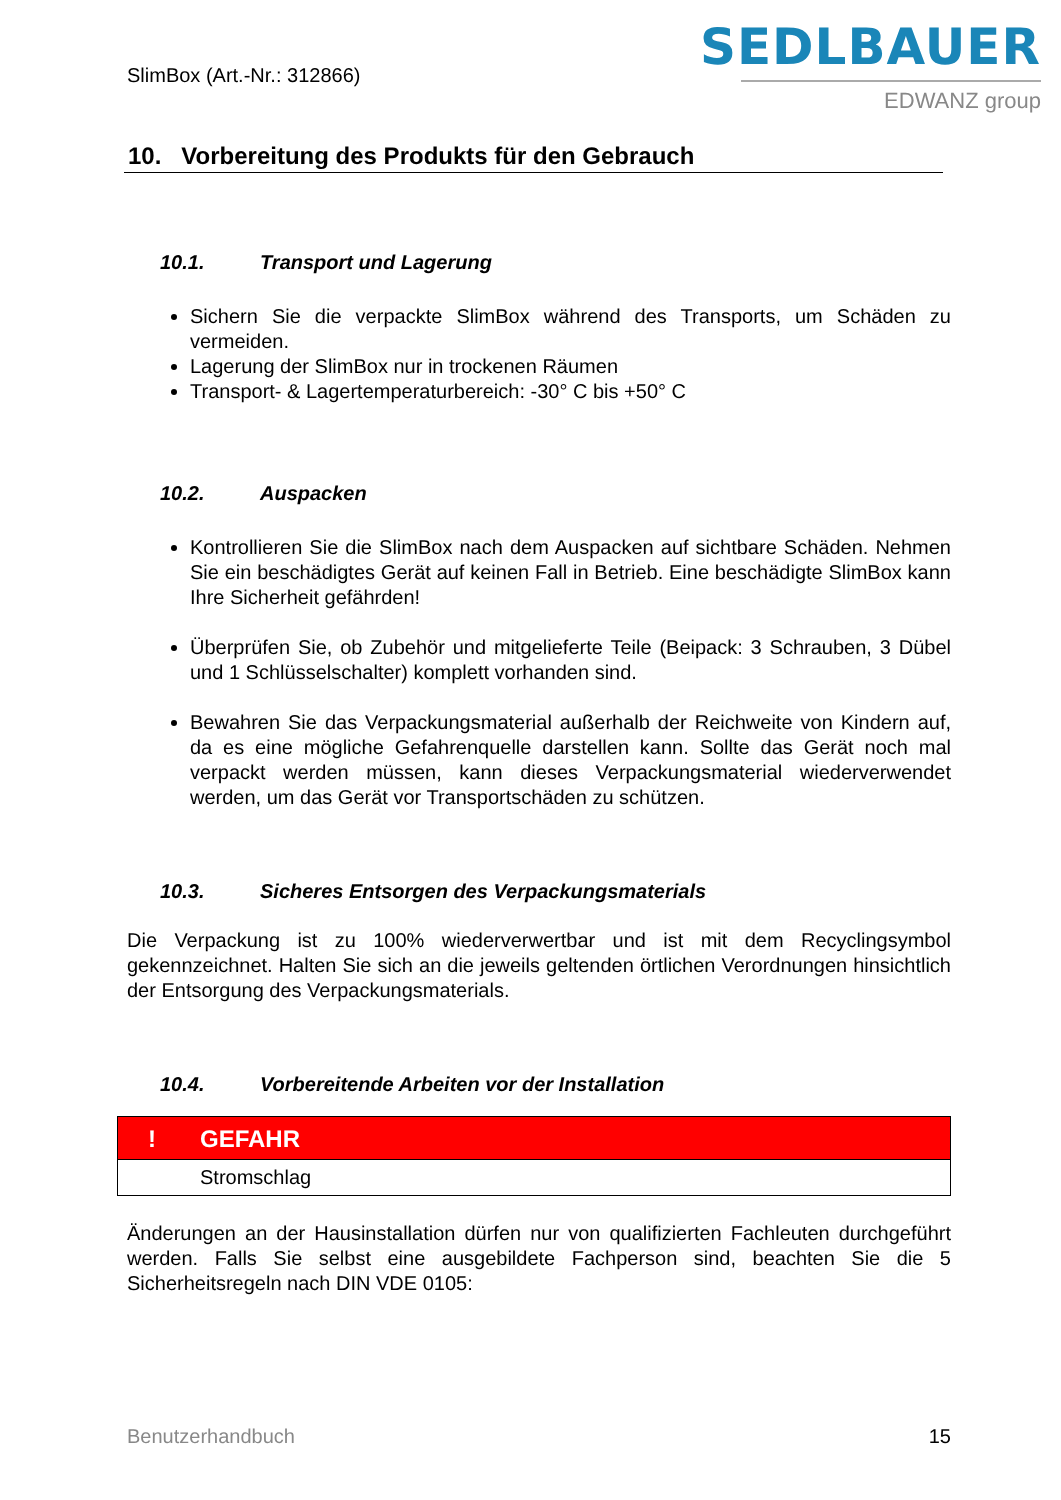SlimBox (Art.-Nr.: 312866)
SEDLBAUER
EDWANZ group
10. Vorbereitung des Produkts für den Gebrauch
10.1. Transport und Lagerung
Sichern Sie die verpackte SlimBox während des Transports, um Schäden zu vermeiden.
Lagerung der SlimBox nur in trockenen Räumen
Transport- & Lagertemperaturbereich: -30° C bis +50° C
10.2. Auspacken
Kontrollieren Sie die SlimBox nach dem Auspacken auf sichtbare Schäden. Nehmen Sie ein beschädigtes Gerät auf keinen Fall in Betrieb. Eine beschädigte SlimBox kann Ihre Sicherheit gefährden!
Überprüfen Sie, ob Zubehör und mitgelieferte Teile (Beipack: 3 Schrauben, 3 Dübel und 1 Schlüsselschalter) komplett vorhanden sind.
Bewahren Sie das Verpackungsmaterial außerhalb der Reichweite von Kindern auf, da es eine mögliche Gefahrenquelle darstellen kann. Sollte das Gerät noch mal verpackt werden müssen, kann dieses Verpackungsmaterial wiederverwendet werden, um das Gerät vor Transportschäden zu schützen.
10.3. Sicheres Entsorgen des Verpackungsmaterials
Die Verpackung ist zu 100% wiederverwertbar und ist mit dem Recyclingsymbol gekennzeichnet. Halten Sie sich an die jeweils geltenden örtlichen Verordnungen hinsichtlich der Entsorgung des Verpackungsmaterials.
10.4. Vorbereitende Arbeiten vor der Installation
! GEFAHR
Stromschlag
Änderungen an der Hausinstallation dürfen nur von qualifizierten Fachleuten durchgeführt werden. Falls Sie selbst eine ausgebildete Fachperson sind, beachten Sie die 5 Sicherheitsregeln nach DIN VDE 0105:
Benutzerhandbuch 15